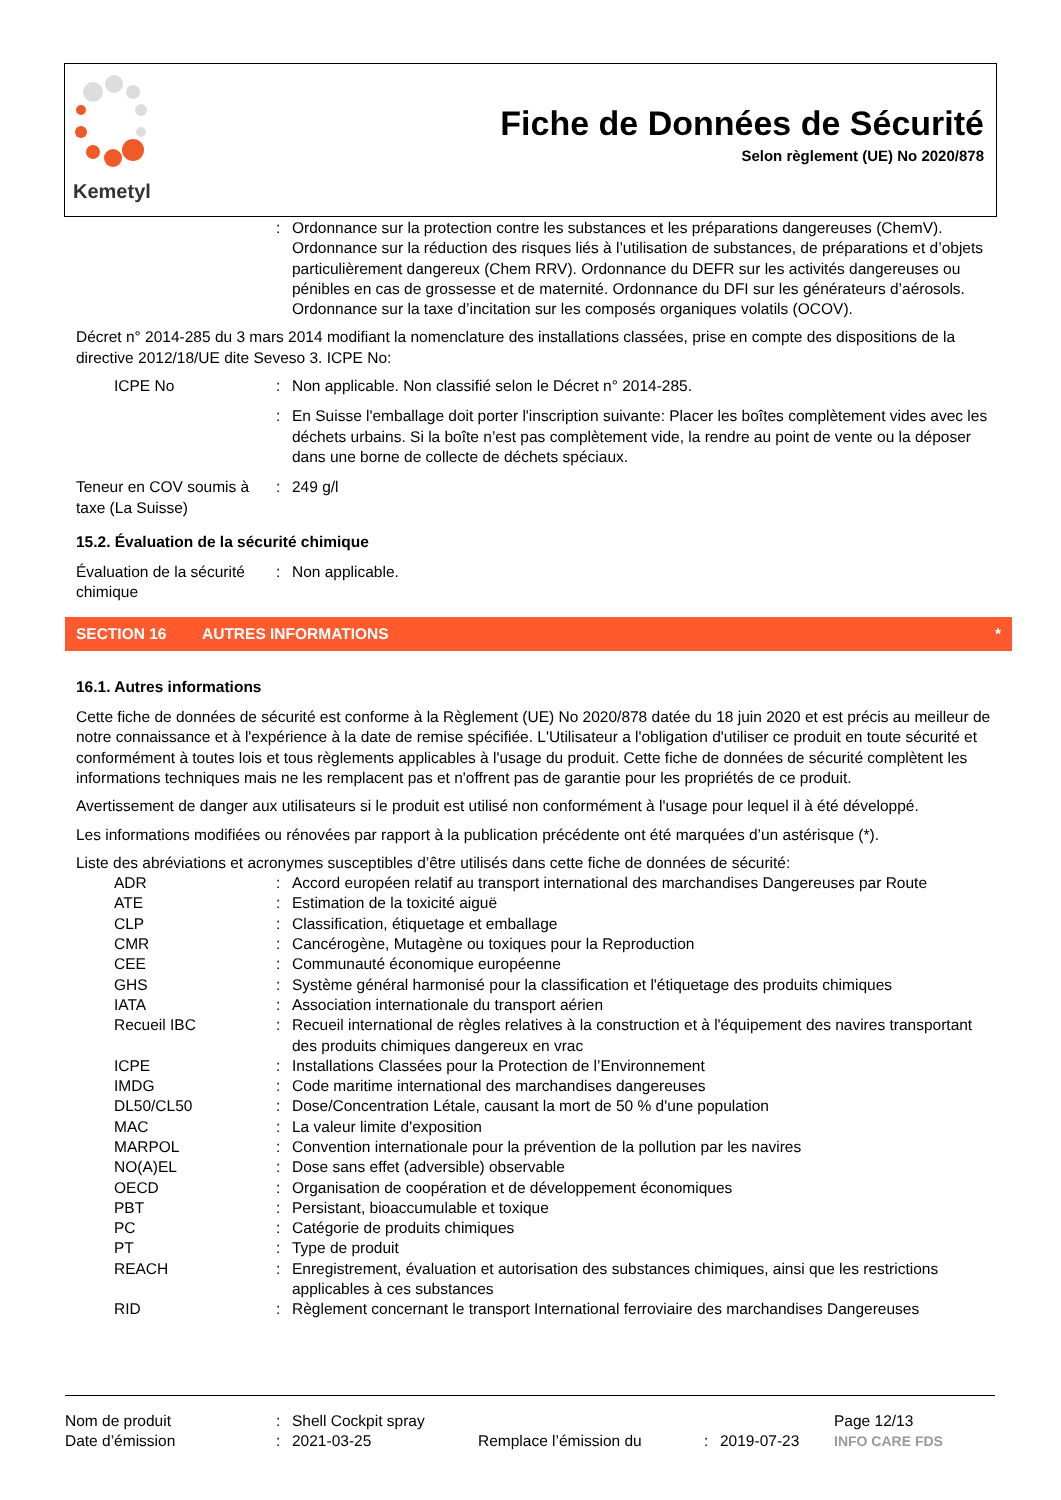Kemetyl
Fiche de Données de Sécurité
Selon règlement (UE) No 2020/878
| | : | Ordonnance sur la protection contre les substances et les préparations dangereuses (ChemV). Ordonnance sur la réduction des risques liés à l’utilisation de substances, de préparations et d’objets particulièrement dangereux (Chem RRV). Ordonnance du DEFR sur les activités dangereuses ou pénibles en cas de grossesse et de maternité. Ordonnance du DFI sur les générateurs d’aérosols. Ordonnance sur la taxe d’incitation sur les composés organiques volatils (OCOV). |
Décret n° 2014-285 du 3 mars 2014 modifiant la nomenclature des installations classées, prise en compte des dispositions de la directive 2012/18/UE dite Seveso 3. ICPE No:
| ICPE No | : | Non applicable. Non classifié selon le Décret n° 2014-285. |
| | : | En Suisse l'emballage doit porter l'inscription suivante: Placer les boîtes complètement vides avec les déchets urbains. Si la boîte n’est pas complètement vide, la rendre au point de vente ou la déposer dans une borne de collecte de déchets spéciaux. |
| Teneur en COV soumis à taxe (La Suisse) | : | 249 g/l |
15.2. Évaluation de la sécurité chimique
| Évaluation de la sécurité chimique | : | Non applicable. |
SECTION 16 AUTRES INFORMATIONS *
16.1. Autres informations
Cette fiche de données de sécurité est conforme à la Règlement (UE) No 2020/878 datée du 18 juin 2020 et est précis au meilleur de notre connaissance et à l'expérience à la date de remise spécifiée. L'Utilisateur a l'obligation d'utiliser ce produit en toute sécurité et conformément à toutes lois et tous règlements applicables à l'usage du produit. Cette fiche de données de sécurité complètent les informations techniques mais ne les remplacent pas et n'offrent pas de garantie pour les propriétés de ce produit.
Avertissement de danger aux utilisateurs si le produit est utilisé non conformément à l'usage pour lequel il à été développé.
Les informations modifiées ou rénovées par rapport à la publication précédente ont été marquées d’un astérisque (*).
Liste des abréviations et acronymes susceptibles d’être utilisés dans cette fiche de données de sécurité:
| ADR | : | Accord européen relatif au transport international des marchandises Dangereuses par Route |
| ATE | : | Estimation de la toxicité aiguë |
| CLP | : | Classification, étiquetage et emballage |
| CMR | : | Cancérogène, Mutagène ou toxiques pour la Reproduction |
| CEE | : | Communauté économique européenne |
| GHS | : | Système général harmonisé pour la classification et l'étiquetage des produits chimiques |
| IATA | : | Association internationale du transport aérien |
| Recueil IBC | : | Recueil international de règles relatives à la construction et à l'équipement des navires transportant des produits chimiques dangereux en vrac |
| ICPE | : | Installations Classées pour la Protection de l’Environnement |
| IMDG | : | Code maritime international des marchandises dangereuses |
| DL50/CL50 | : | Dose/Concentration Létale, causant la mort de 50 % d'une population |
| MAC | : | La valeur limite d'exposition |
| MARPOL | : | Convention internationale pour la prévention de la pollution par les navires |
| NO(A)EL | : | Dose sans effet (adversible) observable |
| OECD | : | Organisation de coopération et de développement économiques |
| PBT | : | Persistant, bioaccumulable et toxique |
| PC | : | Catégorie de produits chimiques |
| PT | : | Type de produit |
| REACH | : | Enregistrement, évaluation et autorisation des substances chimiques, ainsi que les restrictions applicables à ces substances |
| RID | : | Règlement concernant le transport International ferroviaire des marchandises Dangereuses |
| Nom de produit | : | Shell Cockpit spray | | | | Page 12/13 |
| Date d’émission | : | 2021-03-25 | Remplace l’émission du | : | 2019-07-23 | INFO CARE FDS |